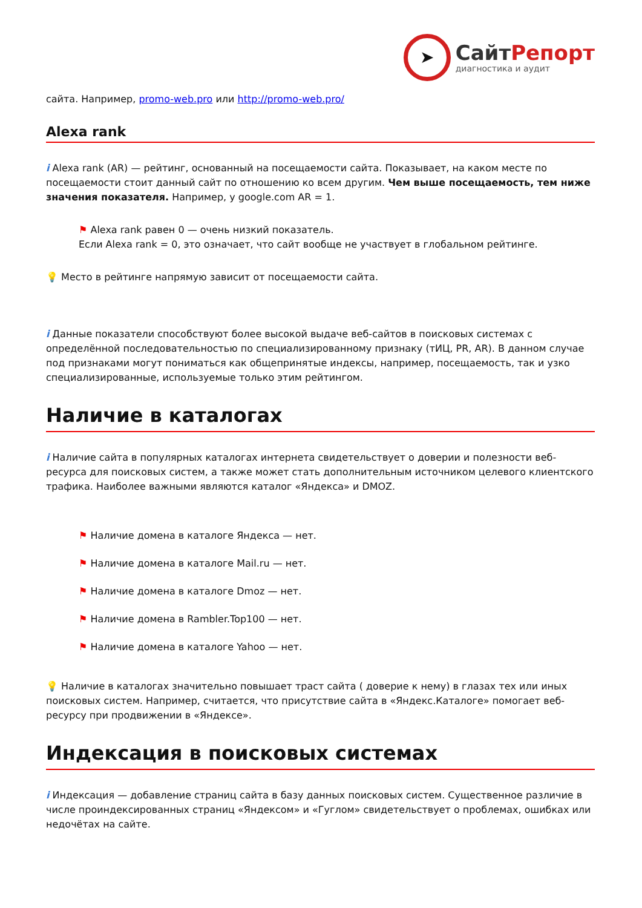➤
СайтРепорт
диагностика и аудит
сайта. Например, promo-web.pro или http://promo-web.pro/
Alexa rank
i Alexa rank (AR) — рейтинг, основанный на посещаемости сайта. Показывает, на каком месте по посещаемости стоит данный сайт по отношению ко всем другим. Чем выше посещаемость, тем ниже значения показателя. Например, у google.com AR = 1.
⚑ Alexa rank равен 0 — очень низкий показатель.
Если Alexa rank = 0, это означает, что сайт вообще не участвует в глобальном рейтинге.
💡 Место в рейтинге напрямую зависит от посещаемости сайта.
i Данные показатели способствуют более высокой выдаче веб-сайтов в поисковых системах с определённой последовательностью по специализированному признаку (тИЦ, PR, AR). В данном случае под признаками могут пониматься как общепринятые индексы, например, посещаемость, так и узко специализированные, используемые только этим рейтингом.
Наличие в каталогах
i Наличие сайта в популярных каталогах интернета свидетельствует о доверии и полезности веб-ресурса для поисковых систем, а также может стать дополнительным источником целевого клиентского трафика. Наиболее важными являются каталог «Яндекса» и DMOZ.
⚑ Наличие домена в каталоге Яндекса — нет.
⚑ Наличие домена в каталоге Mail.ru — нет.
⚑ Наличие домена в каталоге Dmoz — нет.
⚑ Наличие домена в Rambler.Top100 — нет.
⚑ Наличие домена в каталоге Yahoo — нет.
💡 Наличие в каталогах значительно повышает траст сайта ( доверие к нему) в глазах тех или иных поисковых систем. Например, считается, что присутствие сайта в «Яндекс.Каталоге» помогает веб-ресурсу при продвижении в «Яндексе».
Индексация в поисковых системах
i Индексация — добавление страниц сайта в базу данных поисковых систем. Существенное различие в числе проиндексированных страниц «Яндексом» и «Гуглом» свидетельствует о проблемах, ошибках или недочётах на сайте.